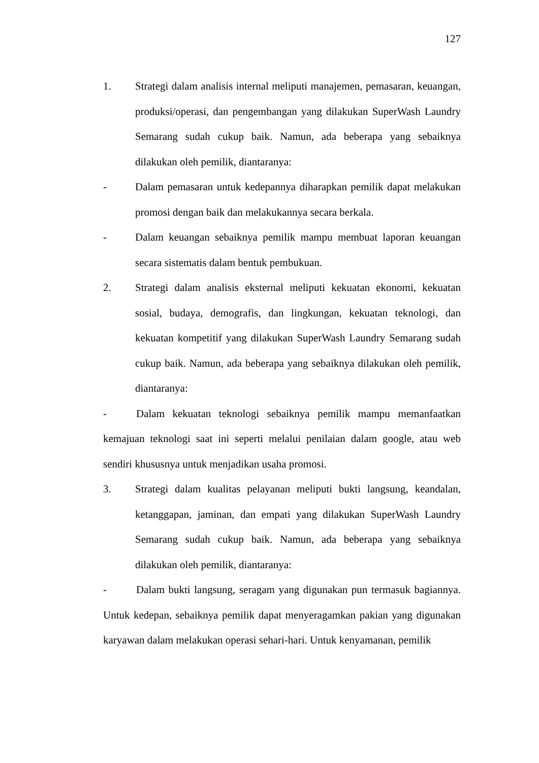127
1. Strategi dalam analisis internal meliputi manajemen, pemasaran, keuangan, produksi/operasi, dan pengembangan yang dilakukan SuperWash Laundry Semarang sudah cukup baik. Namun, ada beberapa yang sebaiknya dilakukan oleh pemilik, diantaranya:
- Dalam pemasaran untuk kedepannya diharapkan pemilik dapat melakukan promosi dengan baik dan melakukannya secara berkala.
- Dalam keuangan sebaiknya pemilik mampu membuat laporan keuangan secara sistematis dalam bentuk pembukuan.
2. Strategi dalam analisis eksternal meliputi kekuatan ekonomi, kekuatan sosial, budaya, demografis, dan lingkungan, kekuatan teknologi, dan kekuatan kompetitif yang dilakukan SuperWash Laundry Semarang sudah cukup baik. Namun, ada beberapa yang sebaiknya dilakukan oleh pemilik, diantaranya:
- Dalam kekuatan teknologi sebaiknya pemilik mampu memanfaatkan kemajuan teknologi saat ini seperti melalui penilaian dalam google, atau web sendiri khususnya untuk menjadikan usaha promosi.
3. Strategi dalam kualitas pelayanan meliputi bukti langsung, keandalan, ketanggapan, jaminan, dan empati yang dilakukan SuperWash Laundry Semarang sudah cukup baik. Namun, ada beberapa yang sebaiknya dilakukan oleh pemilik, diantaranya:
- Dalam bukti langsung, seragam yang digunakan pun termasuk bagiannya. Untuk kedepan, sebaiknya pemilik dapat menyeragamkan pakian yang digunakan karyawan dalam melakukan operasi sehari-hari. Untuk kenyamanan, pemilik